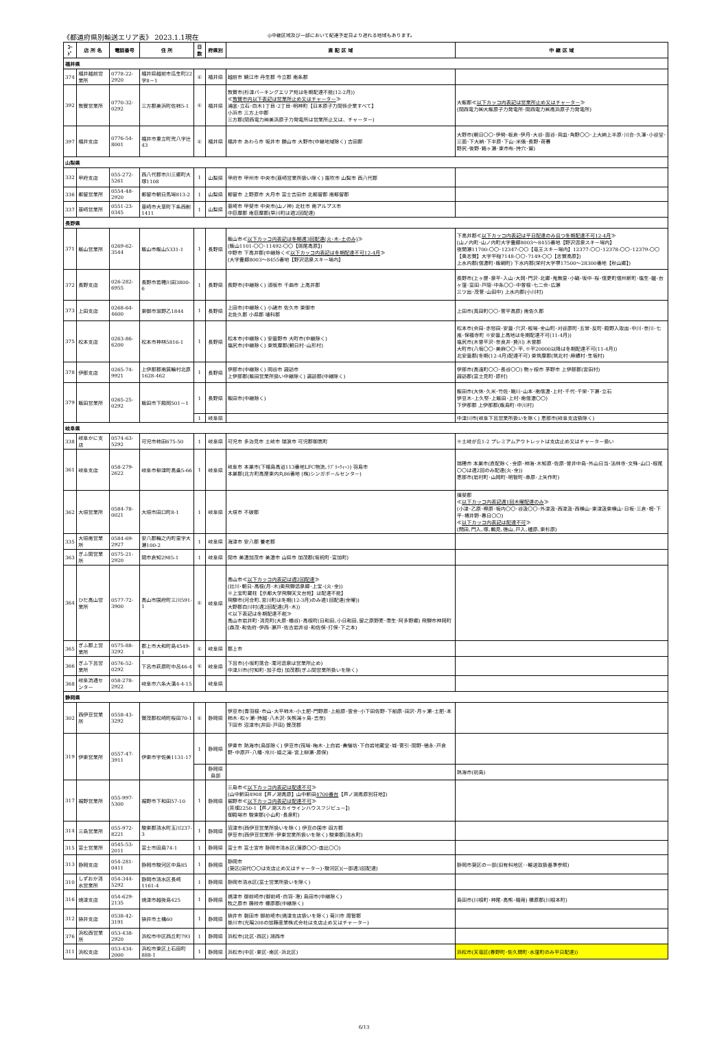《都道府県別輸送エリア表》 2023.1.1現在 ◎中継区域及び一部において配達予定日より遅れる地域もあります。
| ｺｰﾄﾞ | 店 所 名 | 電話番号 | 住 所 | 日数 | 府県別 | 直 配 区 域 | 中 継 区 域 |
| --- | --- | --- | --- | --- | --- | --- | --- |
| 福井県 | | | | | | | |
| 374 | 福井越前営業所 | 0778-22-2920 | 福井県越前市瓜生町22字8－1 | ① | 福井県 | 越前市 鯖江市 丹生郡 今立郡 南条郡 | |
| 392 | 敦賀営業所 | 0770-32-0292 | 三方郡美浜町佐柿5-1 | ① | 福井県 | 敦賀市(杉津パーキングエリア宛は冬期配達不能(12-2月)) ≪ 敦賀市内以下表記は営業所止め又はチャーター ≫ 浦底･立石･白木1丁目･2丁目･明神町【日本原子力関係企業すべて】 小浜市 三方上中郡 三方郡(関西電力㈱美浜原子力発電所は営業所止又は、チャーター) | 大飯郡≪ 以下カッコ内表記は営業所止め又はチャーター ≫ (関西電力㈱大飯原子力発電所･関西電力㈱高浜原子力発電所) |
| 397 | 福井支店 | 0776-54-8001 | 福井市重立町弐八字辻43 | ① | 福井県 | 福井市 あわら市 坂井市 勝山市 大野市(中継地域除く) 吉田郡 | 大野市(朝日〇〇･伊勢･板倉･伊月･大谷･面谷･貝皿･角野〇〇･上大納上半原･川合･久澤･小谷堂･三面･下大納･下半原･下山･米俵･長野･荷暮 野尻･後野･箱ヶ瀬･東市布･持穴･鷲) |
| 山梨県 | | | | | | | |
| 332 | 甲府支店 | 055-272-5261 | 西八代郡市川三郷町大塚1108 | 1 | 山梨県 | 甲府市 甲州市 中央市(韮崎営業所扱い除く) 笛吹市 山梨市 西八代郡 | |
| 336 | 都留営業所 | 0554-48-2920 | 都留市朝日馬場813-2 | 1 | 山梨県 | 都留市 上野原市 大月市 富士吉田市 北都留郡 南都留郡 | |
| 337 | 韮崎営業所 | 0551-23-0345 | 韮崎市大草町下条西割1411 | 1 | 山梨県 | 韮崎市 甲斐市 中央市(山ノ神) 北杜市 南アルプス市 中巨摩郡 南巨摩郡(早川町は週2回配達) | |
| 長野県 | | | | | | | |
| 371 | 飯山営業所 | 0269-62-3544 | 飯山市飯山5331-1 | 1 | 長野県 | 飯山市≪ 以下カッコ内表記は冬期週3回配達(火･木･土のみ) ≫ (飯山1101-〇〇･11492-〇〇【斑尾高原】) 中野市 下高井郡(中継除く≪ 以下カッコ内表記は冬期配達不可12-4月 ≫ (大字豊郷8003～8455番地【野沢温泉スキー場内】 | 下高井郡≪ 以下カッコ内表記は平日配達のみ且つ冬期配達不可12-4月 ≫ (山ノ内町･山ノ内町大字豊郷8003～8455番地【野沢温泉スキー場内】 夜間瀬11700-〇〇･12347-〇〇【竜王スキー場内】12377-〇〇･12378-〇〇･12379-〇〇【奥志賀】大字平穏7148-〇〇･7149-〇〇【志賀高原】) 上水内郡(信濃町･飯綱町) 下水内郡(栄村大字堺17500～28300番地【秋山郷】) |
| 372 | 長野支店 | 026-282-6955 | 長野市若穂川田3800-6 | 1 | 長野県 | 長野市(中継除く) 須坂市 千曲市 上高井郡 | 長野市(上ヶ屋･泉平･入山･大岡･門沢･北郷･鬼無里･小鍋･坂中･桜･信更町信州新町･塩生･鑪･台ヶ窪･富田･戸隠･中条〇〇･中曽根･七二会･広瀬 三ツ出･茂菅･山田中) 上水内郡(小川村) |
| 373 | 上田支店 | 0268-64-4600 | 東御市滋野乙1844 | 1 | 長野県 | 上田市(中継除く) 小諸市 佐久市 東御市 北佐久郡 小県郡 埴科郡 | 上田市(真田町〇〇･菅平高原) 南佐久郡 |
| 375 | 松本支店 | 0263-86-6200 | 松本市神林5816-1 | 1 | 長野県 | 松本市(中継除く) 安曇野市 大町市(中継除く) 塩尻市(中継除く) 東筑摩郡(朝日村･山形村) | 松本市(会田･赤怒田･安曇･穴沢･板場･金山町･刈谷原町･五常･反町･殿野入取出･中川･奈川･七嵐･保福寺町 ※安曇上高地は冬期配達不可(11-4月)) 塩尻市(木曽平沢･奈良井･贄川) 木曽郡 大町市(八坂〇〇･美麻〇〇･平､※平20000以降は冬期配達不可(11-4月)) 北安曇郡(冬期(12-4月)配達不可) 東筑摩郡(筑北村･麻績村･生坂村) |
| 378 | 伊那支店 | 0265-74-9921 | 上伊那郡南箕輪村北原1628-462 | 1 | 長野県 | 伊那市(中継除く) 岡谷市 諏訪市 上伊那郡(飯田営業所扱い中継除く) 諏訪郡(中継除く) | 伊那市(高遠町〇〇･長谷〇〇) 駒ヶ根市 茅野市 上伊那郡(宮田村) 諏訪郡(富士見町･原村) |
| 379 | 飯田営業所 | 0265-25-0292 | 飯田市下殿岡501－1 | 1 | 長野県 | 飯田市(中継除く) | 飯田市(大休･久米･竹佐･箱川･山本･南信濃･上村･千代･千栄･下瀬･立石 伊豆木･上久堅･上飯田･上村･南信濃〇〇) 下伊那郡 上伊那郡(飯島町･中川村) |
| | | | | 1 | 岐阜県 | | 中津川市(岐阜下呂営業所扱いを除く) 恵那市(岐阜支店扱除く) |
| 岐阜県 | | | | | | | |
| 338 | 岐阜かに支店 | 0574-63-5292 | 可児市柿田675-50 | 1 | 岐阜県 | 可児市 多治見市 土岐市 瑞浪市 可児郡御嵩町 | ※土岐が丘1-2 プレミアムアウトレットは支店止め又はチャーター扱い |
| 361 | 岐阜支店 | 058-279-2622 | 岐阜市柳津町高桑5-66 | 1 | 岐阜県 | 岐阜市 本巣市(下福島高道113番地LFC物流､ﾗﾌﾞﾘｰｸｨｰﾝ) 羽島市 本巣郡(北方町高屋東内丸86番地 (株)シンガポールセンター) | 瑞穂市 本巣市(直配除く･金原･神海･木知原･佐原･曽井中島･外山日当･法林寺･文殊･山口･根尾〇〇は週2回のみ配達(火･金)) 恵那市(岩村町･山岡町･明智町･串原･上矢作町) |
| 362 | 大垣営業所 | 0584-78-0021 | 大垣市田口町8-1 | 1 | 岐阜県 | 大垣市 不破郡 | 揖斐郡 ≪ 以下カッコ内表記週1回木曜配達のみ ≫ (小津･乙原･樫原･坂内〇〇･谷汲〇〇･外津汲･西津汲･西横山･東津汲東横山･日坂･三倉･樒･下平･椿井野･春日〇〇) ≪ 以下カッコ内表記は配達不可 ≫ (開田､門入､塚､鶴見､徳山､戸入､櫨原､東杉原) |
| 335 | 大垣南営業所 | 0584-69-2927 | 安八郡輪之内町里字大瀬100-2 | 1 | 岐阜県 | 海津市 安八郡 養老郡 | |
| 363 | ぎふ関営業所 | 0575-21-2920 | 関市倉知2985-1 | 1 | 岐阜県 | 関市 美濃加茂市 美濃市 山県市 加茂郡(坂祝町･富加町) | |
| 364 | ひだ高山営業所 | 0577-72-3900 | 高山市国府町三川591-1 | ① | 岐阜県 | 高山市≪ 以下カッコ内表記は週2回配達 ≫ (壮川･朝日･高根(月･木)奥飛騨温泉郷･上宝･(火･金)) ※上宝町蔵柱【京都大学飛騨天文台宛】は配達不能】 飛騨市(河合町､宮川町は冬期(12-3月)のみ週1回配達(金曜)) 大野郡白川村(週2回配達(月･木)) ≪以下表記は冬期配達不能≫ 高山市岩井町･清見町(大原･楢谷)･高根町(日和田､小日和田､留之原野麦･黍生･阿多野郷) 飛騨市神岡町(森茂･和佐府･伊西･瀬戸･佐古岩井谷･和佐保･打保･下之本) | |
| 365 | ぎふ郡上営業所 | 0575-88-3292 | 郡上市大和町島4549-1 | ① | 岐阜県 | 郡上市 | |
| 366 | ぎふ下呂営業所 | 0576-52-0292 | 下呂市萩原町中呂46-4 | ① | 岐阜県 | 下呂市(小坂町落合･濁河温泉は営業所止め) 中津川市(付知町･加子母) 加茂郡(ぎふ関営業所扱いを除く) | |
| 368 | 岐阜流通センター | 058-278-2922 | 岐阜市六条大溝4-4-15 | | 岐阜県 | | |
| 静岡県 | | | | | | | |
| 302 | 西伊豆営業所 | 0558-43-3292 | 賀茂郡松崎町桜田70-1 | ① | 静岡県 | 伊豆市(青羽根･市山･大平柿木･小土肥･門野原･上船原･雲金･小下田佐野･下船原･田沢･月ヶ瀬･土肥･本柿木･松ヶ瀬･持越･八木沢･矢熊湯ヶ島･吉奈) 下田市 沼津市(井田･戸田) 賀茂郡 | |
| 319 | 伊東営業所 | 0557-47-3911 | 伊東市宇佐美1131-17 | 1 | 静岡県 | 伊東市 熱海市(島部除く) 伊豆市(筏場･梅木･上白岩･貴僧坊･下白岩地蔵堂･城･菅引･関野･徳永･戸倉野･中原戸･八幡･冷川･姫之湯･宮上柳瀬･原保) | |
| | | | | | 静岡県島部 | | 熱海市(初島) |
| 317 | 裾野営業所 | 055-997-5300 | 裾野市下和田57-10 | 1 | 静岡県 | 三島市≪ 以下カッコ内表記は配達不可 ≫ (山中新田4908【芦ノ湖高原】山中新田 4700番台 【芦ノ湖高原別荘地】) 裾野市≪ 以下カッコ内表記は配達不可 ≫ (茶畑2250-1【芦ノ湖スカイラインハウスフジビュー】) 御殿場市 駿東郡(小山町･長泉町) | |
| 314 | 三島営業所 | 055-972-8221 | 駿東郡清水町玉川237-3 | 1 | 静岡県 | 沼津市(西伊豆営業所扱いを除く) 伊豆の国市 田方郡 伊豆市(西伊豆営業所･伊東営業所扱いを除く) 駿東郡(清水町) | |
| 315 | 富士営業所 | 0545-53-2011 | 富士市田島74-1 | 1 | 静岡県 | 富士市 富士宮市 静岡市清水区(蒲原〇〇･由比〇〇) | |
| 313 | 静岡支店 | 054-281-0411 | 静岡市駿河区中島85 | 1 | 静岡県 | 静岡市 (葵区(田代〇〇は支店止め又はチャーター)･駿河区)(一部週3回配達) | 静岡市葵区の一部(旧有料地区･･輸送取扱基準参照) |
| 310 | しずおか清水営業所 | 054-344-5292 | 静岡市清水区長崎1161-4 | 1 | 静岡県 | 静岡市清水区(富士営業所扱いを除く) | |
| 316 | 焼津支店 | 054-629-2135 | 焼津市越後島425 | 1 | 静岡県 | 焼津市 御前崎市(御前崎･白羽･港) 島田市(中継除く) 牧之原市 藤枝市 榛原郡(中継除く) | 島田市(川根町･神尾･高熊･福用) 榛原郡(川根本町) |
| 312 | 袋井支店 | 0538-42-3191 | 袋井市土橋60 | 1 | 静岡県 | 袋井市 磐田市 御前崎市(焼津支店扱いを除く) 菊川市 周智郡 掛川市(光陽208の加藤産業株式会社は支店止め又はチャーター) | |
| 376 | 浜松西営業所 | 053-438-2920 | 浜松市中区西丘町793 | 1 | 静岡県 | 浜松市(北区･西区) 湖西市 | |
| 311 | 浜松支店 | 053-434-2000 | 浜松市東区上石田町888-1 | 1 | 静岡県 | 浜松市(中区･東区･南区･浜北区) | 浜松市(天竜区(春野町･佐久間町･水窪町のみ平日配達)) |
6/13